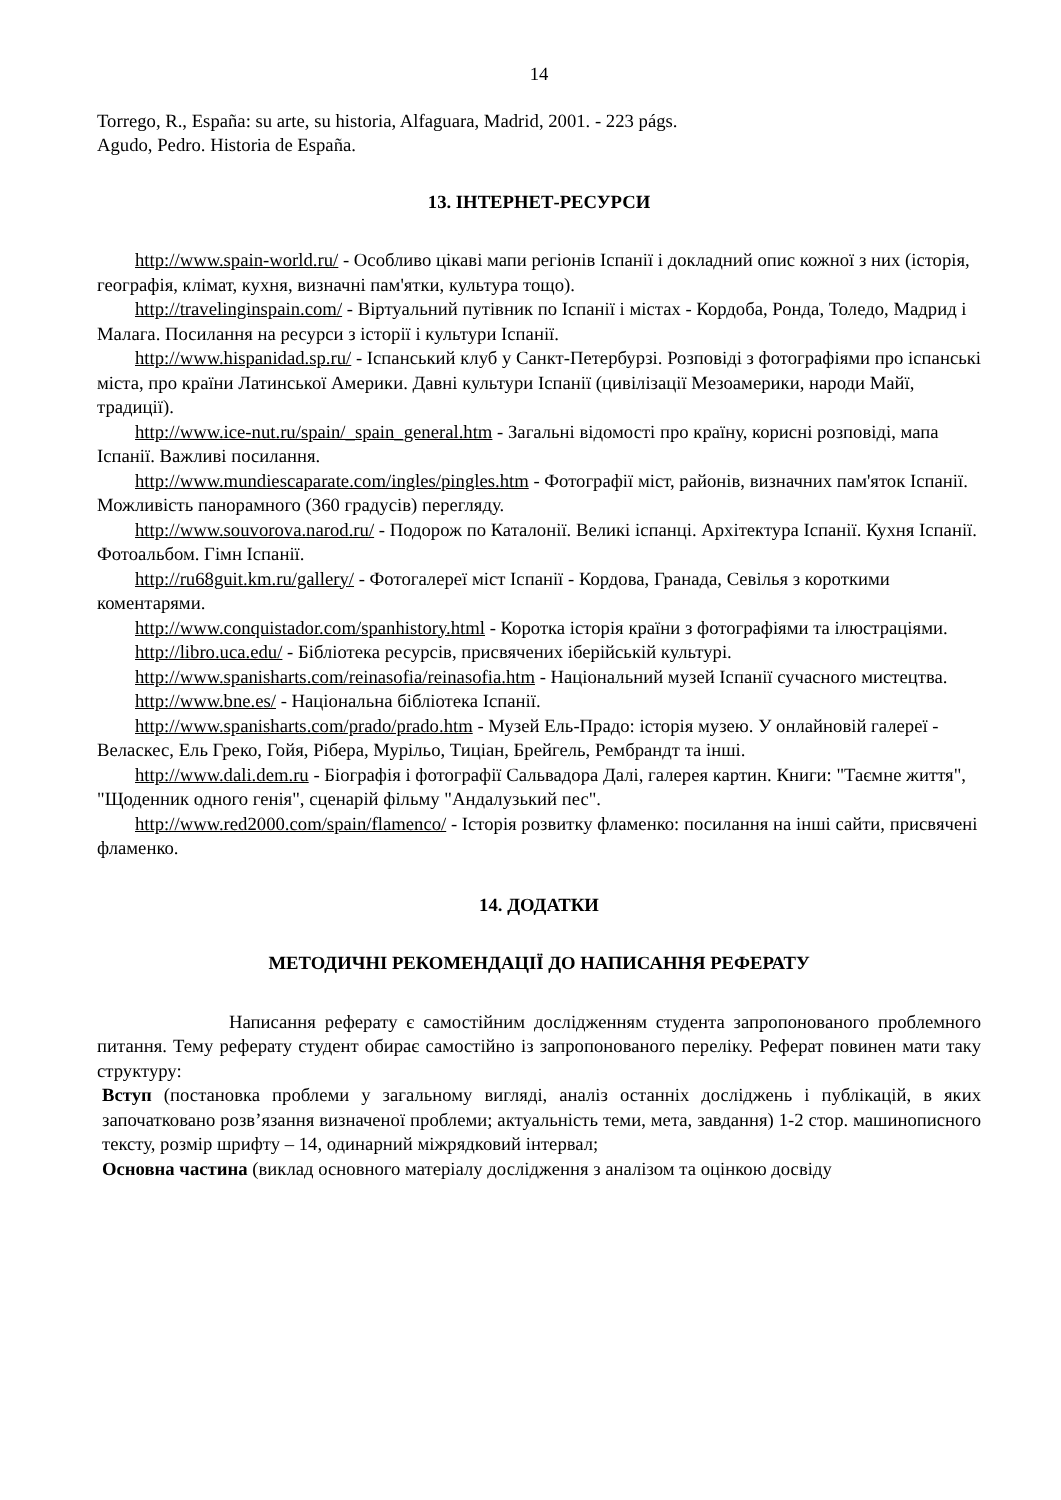14
Torrego, R., España: su arte, su historia, Alfaguara, Madrid, 2001. - 223 págs.
Agudo, Pedro. Historia de España.
13. ІНТЕРНЕТ-РЕСУРСИ
http://www.spain-world.ru/ - Особливо цікаві мапи регіонів Іспанії і докладний опис кожної з них (історія, географія, клімат, кухня, визначні пам'ятки, культура тощо).
http://travelinginspain.com/ - Віртуальний путівник по Іспанії і містах - Кордоба, Ронда, Толедо, Мадрид і Малага. Посилання на ресурси з історії і культури Іспанії.
http://www.hispanidad.sp.ru/ - Іспанський клуб у Санкт-Петербурзі. Розповіді з фотографіями про іспанські міста, про країни Латинської Америки. Давні культури Іспанії (цивілізації Мезоамерики, народи Майї, традиції).
http://www.ice-nut.ru/spain/_spain_general.htm - Загальні відомості про країну, корисні розповіді, мапа Іспанії. Важливі посилання.
http://www.mundiescaparate.com/ingles/pingles.htm - Фотографії міст, районів, визначних пам'яток Іспанії. Можливість панорамного (360 градусів) перегляду.
http://www.souvorova.narod.ru/ - Подорож по Каталонії. Великі іспанці. Архітектура Іспанії. Кухня Іспанії. Фотоальбом. Гімн Іспанії.
http://ru68guit.km.ru/gallery/ - Фотогалереї міст Іспанії - Кордова, Гранада, Севілья з короткими коментарями.
http://www.conquistador.com/spanhistory.html - Коротка історія країни з фотографіями та ілюстраціями.
http://libro.uca.edu/ - Бібліотека ресурсів, присвячених іберійській культурі.
http://www.spanisharts.com/reinasofia/reinasofia.htm - Національний музей Іспанії сучасного мистецтва.
http://www.bne.es/ - Національна бібліотека Іспанії.
http://www.spanisharts.com/prado/prado.htm - Музей Ель-Прадо: історія музею. У онлайновій галереї - Веласкес, Ель Греко, Гойя, Рібера, Мурільо, Тиціан, Брейгель, Рембрандт та інші.
http://www.dali.dem.ru - Біографія і фотографії Сальвадора Далі, галерея картин. Книги: "Таємне життя", "Щоденник одного генія", сценарій фільму "Андалузький пес".
http://www.red2000.com/spain/flamenco/ - Історія розвитку фламенко: посилання на інші сайти, присвячені фламенко.
14. ДОДАТКИ
МЕТОДИЧНІ РЕКОМЕНДАЦІЇ ДО НАПИСАННЯ РЕФЕРАТУ
Написання реферату є самостійним дослідженням студента запропонованого проблемного питання. Тему реферату студент обирає самостійно із запропонованого переліку. Реферат повинен мати таку структуру:
Вступ (постановка проблеми у загальному вигляді, аналіз останніх досліджень і публікацій, в яких започатковано розв’язання визначеної проблеми; актуальність теми, мета, завдання) 1-2 стор. машинописного тексту, розмір шрифту – 14, одинарний міжрядковий інтервал;
Основна частина (виклад основного матеріалу дослідження з аналізом та оцінкою досвіду